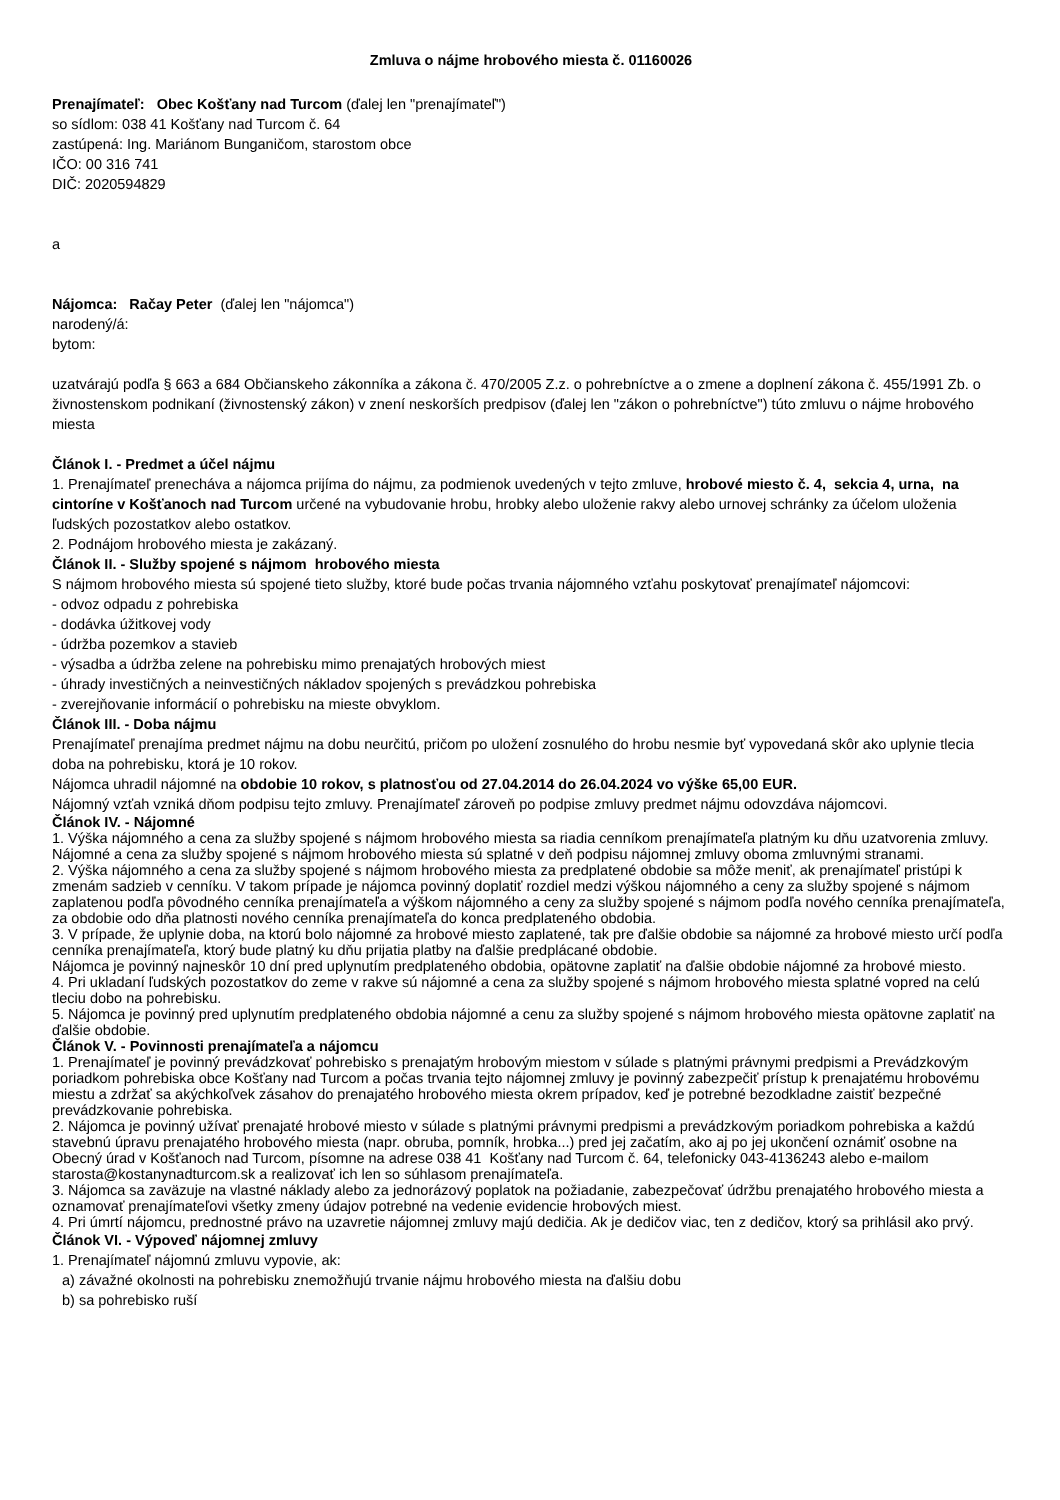Zmluva o nájme hrobového miesta č. 01160026
Prenajímateľ: Obec Košťany nad Turcom (ďalej len "prenajímateľ")
so sídlom: 038 41 Košťany nad Turcom č. 64
zastúpená: Ing. Mariánom Bunganičom, starostom obce
IČO: 00 316 741
DIČ: 2020594829
a
Nájomca: Račay Peter (ďalej len "nájomca")
narodený/á:
bytom:
uzatvárajú podľa § 663 a 684 Občianskeho zákonníka a zákona č. 470/2005 Z.z. o pohrebníctve a o zmene a doplnení zákona č. 455/1991 Zb. o živnostenskom podnikaní (živnostenský zákon) v znení neskorších predpisov (ďalej len "zákon o pohrebníctve") túto zmluvu o nájme hrobového miesta
Článok I. - Predmet a účel nájmu
1. Prenajímateľ prenecháva a nájomca prijíma do nájmu, za podmienok uvedených v tejto zmluve, hrobové miesto č. 4, sekcia 4, urna, na cintoríne v Košťanoch nad Turcom určené na vybudovanie hrobu, hrobky alebo uloženie rakvy alebo urnovej schránky za účelom uloženia ľudských pozostatkov alebo ostatkov.
2. Podnájom hrobového miesta je zakázaný.
Článok II. - Služby spojené s nájmom hrobového miesta
S nájmom hrobového miesta sú spojené tieto služby, ktoré bude počas trvania nájomného vzťahu poskytovať prenajímateľ nájomcovi:
- odvoz odpadu z pohrebiska
- dodávka úžitkovej vody
- údržba pozemkov a stavieb
- výsadba a údržba zelene na pohrebisku mimo prenajatých hrobových miest
- úhrady investičných a neinvestičných nákladov spojených s prevádzkou pohrebiska
- zverejňovanie informácií o pohrebisku na mieste obvyklom.
Článok III. - Doba nájmu
Prenajímateľ prenajíma predmet nájmu na dobu neurčitú, pričom po uložení zosnulého do hrobu nesmie byť vypovedaná skôr ako uplynie tlecia doba na pohrebisku, ktorá je 10 rokov.
Nájomca uhradil nájomné na obdobie 10 rokov, s platnosťou od 27.04.2014 do 26.04.2024 vo výške 65,00 EUR.
Nájomný vzťah vzniká dňom podpisu tejto zmluvy. Prenajímateľ zároveň po podpise zmluvy predmet nájmu odovzdáva nájomcovi.
Článok IV. - Nájomné
1. Výška nájomného a cena za služby spojené s nájmom hrobového miesta sa riadia cenníkom prenajímateľa platným ku dňu uzatvorenia zmluvy. Nájomné a cena za služby spojené s nájmom hrobového miesta sú splatné v deň podpisu nájomnej zmluvy oboma zmluvnými stranami.
2. Výška nájomného a cena za služby spojené s nájmom hrobového miesta za predplatené obdobie sa môže meniť, ak prenajímateľ pristúpi k zmenám sadzieb v cenníku. V takom prípade je nájomca povinný doplatiť rozdiel medzi výškou nájomného a ceny za služby spojené s nájmom zaplatenou podľa pôvodného cenníka prenajímateľa a výškom nájomného a ceny za služby spojené s nájmom podľa nového cenníka prenajímateľa, za obdobie odo dňa platnosti nového cenníka prenajímateľa do konca predplateného obdobia.
3. V prípade, že uplynie doba, na ktorú bolo nájomné za hrobové miesto zaplatené, tak pre ďalšie obdobie sa nájomné za hrobové miesto určí podľa cenníka prenajímateľa, ktorý bude platný ku dňu prijatia platby na ďalšie predplácané obdobie.
Nájomca je povinný najneskôr 10 dní pred uplynutím predplateného obdobia, opätovne zaplatiť na ďalšie obdobie nájomné za hrobové miesto.
4. Pri ukladaní ľudských pozostatkov do zeme v rakve sú nájomné a cena za služby spojené s nájmom hrobového miesta splatné vopred na celú tleciu dobo na pohrebisku.
5. Nájomca je povinný pred uplynutím predplateného obdobia nájomné a cenu za služby spojené s nájmom hrobového miesta opätovne zaplatiť na ďalšie obdobie.
Článok V. - Povinnosti prenajímateľa a nájomcu
1. Prenajímateľ je povinný prevádzkovať pohrebisko s prenajatým hrobovým miestom v súlade s platnými právnymi predpismi a Prevádzkovým poriadkom pohrebiska obce Košťany nad Turcom a počas trvania tejto nájomnej zmluvy je povinný zabezpečiť prístup k prenajatému hrobovému miestu a zdržať sa akýchkoľvek zásahov do prenajatého hrobového miesta okrem prípadov, keď je potrebné bezodkladne zaistiť bezpečné prevádzkovanie pohrebiska.
2. Nájomca je povinný užívať prenajaté hrobové miesto v súlade s platnými právnymi predpismi a prevádzkovým poriadkom pohrebiska a každú stavebnú úpravu prenajatého hrobového miesta (napr. obruba, pomník, hrobka...) pred jej začatím, ako aj po jej ukončení oznámiť osobne na Obecný úrad v Košťanoch nad Turcom, písomne na adrese 038 41 Košťany nad Turcom č. 64, telefonicky 043-4136243 alebo e-mailom starosta@kostanynadturcom.sk a realizovať ich len so súhlasom prenajímateľa.
3. Nájomca sa zaväzuje na vlastné náklady alebo za jednorázový poplatok na požiadanie, zabezpečovať údržbu prenajatého hrobového miesta a oznamovať prenajímateľovi všetky zmeny údajov potrebné na vedenie evidencie hrobových miest.
4. Pri úmrtí nájomcu, prednostné právo na uzavretie nájomnej zmluvy majú dedičia. Ak je dedičov viac, ten z dedičov, ktorý sa prihlásil ako prvý.
Článok VI. - Výpoveď nájomnej zmluvy
1. Prenajímateľ nájomnú zmluvu vypovie, ak:
a) závažné okolnosti na pohrebisku znemožňujú trvanie nájmu hrobového miesta na ďalšiu dobu
b) sa pohrebisko ruší